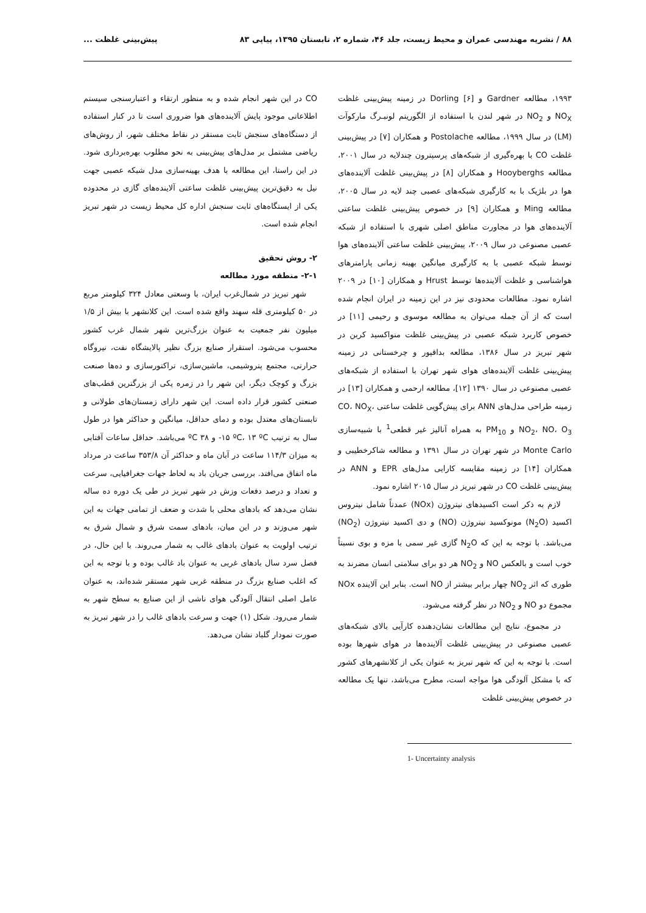۸۸ / نشریه مهندسی عمران و محیط زیست، جلد ۴۶، شماره ۲، تابستان ۱۳۹۵، پیاپی ۸۳ پیش‌بینی غلظت ...
۱۹۹۳، مطالعه Gardner و Dorling [۶] در زمینه پیش‌بینی غلظت NO<sub>X</sub> و NO<sub>2</sub> در شهر لندن با استفاده از الگوریتم لونبـرگ مارکوآت (LM) در سال ۱۹۹۹، مطالعه Postolache و همکاران [۷] در پیش‌بینی غلظت CO با بهره‌گیری از شبکه‌های پرسپترون چندلایه در سال ۲۰۰۱، مطالعه Hooyberghs و همکاران [۸] در پیش‌بینی غلظت آلاینده‌های هوا در بلژیک با به کارگیری شبکه‌های عصبی چند لایه در سال ۲۰۰۵، مطالعه Ming و همکاران [۹] در خصوص پیش‌بینی غلظت ساعتی آلاینده‌های هوا در مجاورت مناطق اصلی شهری با استفاده از شبکه عصبی مصنوعی در سال ۲۰۰۹، پیش‌بینی غلظت ساعتی آلاینده‌های هوا توسط شبکه عصبی با به کارگیری میانگین بهینه زمانی پارامترهای هواشناسی و غلظت آلاینده‌ها توسط Hrust و همکاران [۱۰] در ۲۰۰۹ اشاره نمود. مطالعات محدودی نیز در این زمینه در ایران انجام شده است که از آن جمله می‌توان به مطالعه موسوی و رحیمی [۱۱] در خصوص کاربرد شبکه عصبی در پیش‌بینی غلظت منواکسید کربن در شهر تبریز در سال ۱۳۸۶، مطالعه بداقپور و چرخستانی در زمینه پیش‌بینی غلظت آلاینده‌های هوای شهر تهران با استفاده از شبکه‌های عصبی مصنوعی در سال ۱۳۹۰ [۱۲]، مطالعه ارحمی و همکاران [۱۳] در زمینه طراحی مدل‌های ANN برای پیش‌گویی غلظت ساعتی CO، NO<sub>X</sub>، NO<sub>2</sub>، NO، O<sub>3</sub> و PM<sub>10</sub> به همراه آنالیز غیر قطعی<sup>1</sup> با شبیه‌سازی Monte Carlo در شهر تهران در سال ۱۳۹۱ و مطالعه شاکرخطیبی و همکاران [۱۴] در زمینه مقایسه کارایی مدل‌های EPR و ANN در پیش‌بینی غلظت CO در شهر تبریز در سال ۲۰۱۵ اشاره نمود.
لازم به ذکر است اکسیدهای نیتروژن (NOx) عمدتاً شامل نیتروس اکسید (N<sub>2</sub>O) مونوکسید نیتروژن (NO) و دی اکسید نیتروژن (NO<sub>2</sub>) می‌باشد. با توجه به این که N<sub>2</sub>O گازی غیر سمی با مزه و بوی نسبتاً خوب است و بالعکس NO و NO<sub>2</sub> هر دو برای سلامتی انسان مضرند به طوری که اثر NO<sub>2</sub> چهار برابر بیشتر از NO است. بنابر این آلاینده NOx مجموع دو NO و NO<sub>2</sub> در نظر گرفته می‌شود.
در مجموع، نتایج این مطالعات نشان‌دهنده کارآیی بالای شبکه‌های عصبی مصنوعی در پیش‌بینی غلظت آلاینده‌ها در هوای شهرها بوده است. با توجه به این که شهر تبریز به عنوان یکی از کلانشهرهای کشور که با مشکل آلودگی هوا مواجه است، مطرح می‌باشد، تنها یک مطالعه در خصوص پیش‌بینی غلظت
1- Uncertainty analysis
CO در این شهر انجام شده و به منظور ارتقاء و اعتبارسنجی سیستم اطلاعاتی موجود پایش آلاینده‌های هوا ضروری است تا در کنار استفاده از دستگاه‌های سنجش ثابت مستقر در نقاط مختلف شهر، از روش‌های ریاضی مشتمل بر مدل‌های پیش‌بینی به نحو مطلوب بهره‌برداری شود. در این راستا، این مطالعه با هدف بهینه‌سازی مدل شبکه عصبی جهت نیل به دقیق‌ترین پیش‌بینی غلظت ساعتی آلاینده‌های گازی در محدوده یکی از ایستگاه‌های ثابت سنجش اداره کل محیط زیست در شهر تبریز انجام شده است.
۲- روش تحقیق
۲-۱- منطقه مورد مطالعه
شهر تبریز در شمال‌غرب ایران، با وسعتی معادل ۳۲۴ کیلومتر مربع در ۵۰ کیلومتری قله سهند واقع شده است. این کلانشهر با بیش از ۱/۵ میلیون نفر جمعیت به عنوان بزرگ‌ترین شهر شمال غرب کشور محسوب می‌شود. استقرار صنایع بزرگ نظیر پالایشگاه نفت، نیروگاه حرارتی، مجتمع پتروشیمی، ماشین‌سازی، تراکتورسازی و ده‌ها صنعت بزرگ و کوچک دیگر، این شهر را در زمره یکی از بزرگترین قطب‌های صنعتی کشور قرار داده است. این شهر دارای زمستان‌های طولانی و تابستان‌های معتدل بوده و دمای حداقل، میانگین و حداکثر هوا در طول سال به ترتیب ‎-۱۵ ºC، ۱۳ ºC و ۳۸ ºC می‌باشد. حداقل ساعات آفتابی به میزان ۱۱۴/۳ ساعت در آبان ماه و حداکثر آن ۳۵۳/۸ ساعت در مرداد ماه اتفاق می‌افتد. بررسی جریان باد به لحاظ جهات جغرافیایی، سرعت و تعداد و درصد دفعات وزش در شهر تبریز در طی یک دوره ده ساله نشان می‌دهد که بادهای محلی با شدت و ضعف از تمامی جهات به این شهر می‌وزند و در این میان، بادهای سمت شرق و شمال شرق به ترتیب اولویت به عنوان بادهای غالب به شمار می‌روند. با این حال، در فصل سرد سال بادهای غربی به عنوان باد غالب بوده و با توجه به این که اغلب صنایع بزرگ در منطقه غربی شهر مستقر شده‌اند، به عنوان عامل اصلی انتقال آلودگی هوای ناشی از این صنایع به سطح شهر به شمار می‌رود. شکل (۱) جهت و سرعت بادهای غالب را در شهر تبریز به صورت نمودار گلباد نشان می‌دهد.